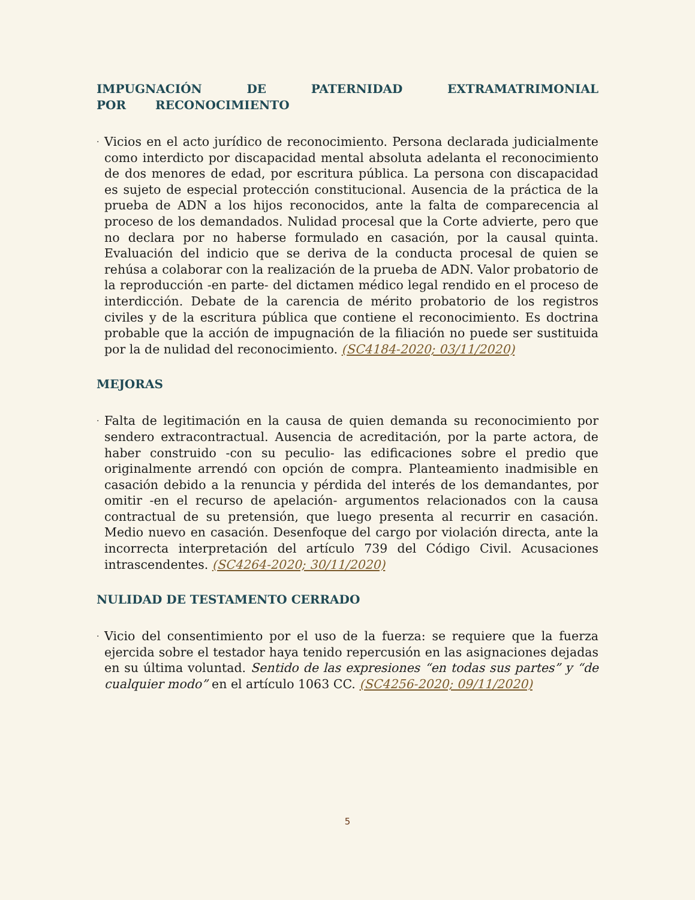IMPUGNACIÓN DE PATERNIDAD EXTRAMATRIMONIAL POR RECONOCIMIENTO
·
Vicios en el acto jurídico de reconocimiento. Persona declarada judicialmente como interdicto por discapacidad mental absoluta adelanta el reconocimiento de dos menores de edad, por escritura pública. La persona con discapacidad es sujeto de especial protección constitucional. Ausencia de la práctica de la prueba de ADN a los hijos reconocidos, ante la falta de comparecencia al proceso de los demandados. Nulidad procesal que la Corte advierte, pero que no declara por no haberse formulado en casación, por la causal quinta. Evaluación del indicio que se deriva de la conducta procesal de quien se rehúsa a colaborar con la realización de la prueba de ADN. Valor probatorio de la reproducción -en parte- del dictamen médico legal rendido en el proceso de interdicción. Debate de la carencia de mérito probatorio de los registros civiles y de la escritura pública que contiene el reconocimiento. Es doctrina probable que la acción de impugnación de la filiación no puede ser sustituida por la de nulidad del reconocimiento. (SC4184-2020; 03/11/2020)
MEJORAS
·
Falta de legitimación en la causa de quien demanda su reconocimiento por sendero extracontractual. Ausencia de acreditación, por la parte actora, de haber construido -con su peculio- las edificaciones sobre el predio que originalmente arrendó con opción de compra. Planteamiento inadmisible en casación debido a la renuncia y pérdida del interés de los demandantes, por omitir -en el recurso de apelación- argumentos relacionados con la causa contractual de su pretensión, que luego presenta al recurrir en casación. Medio nuevo en casación. Desenfoque del cargo por violación directa, ante la incorrecta interpretación del artículo 739 del Código Civil. Acusaciones intrascendentes. (SC4264-2020; 30/11/2020)
NULIDAD DE TESTAMENTO CERRADO
·
Vicio del consentimiento por el uso de la fuerza: se requiere que la fuerza ejercida sobre el testador haya tenido repercusión en las asignaciones dejadas en su última voluntad. Sentido de las expresiones “en todas sus partes” y “de cualquier modo” en el artículo 1063 CC. (SC4256-2020; 09/11/2020)
5